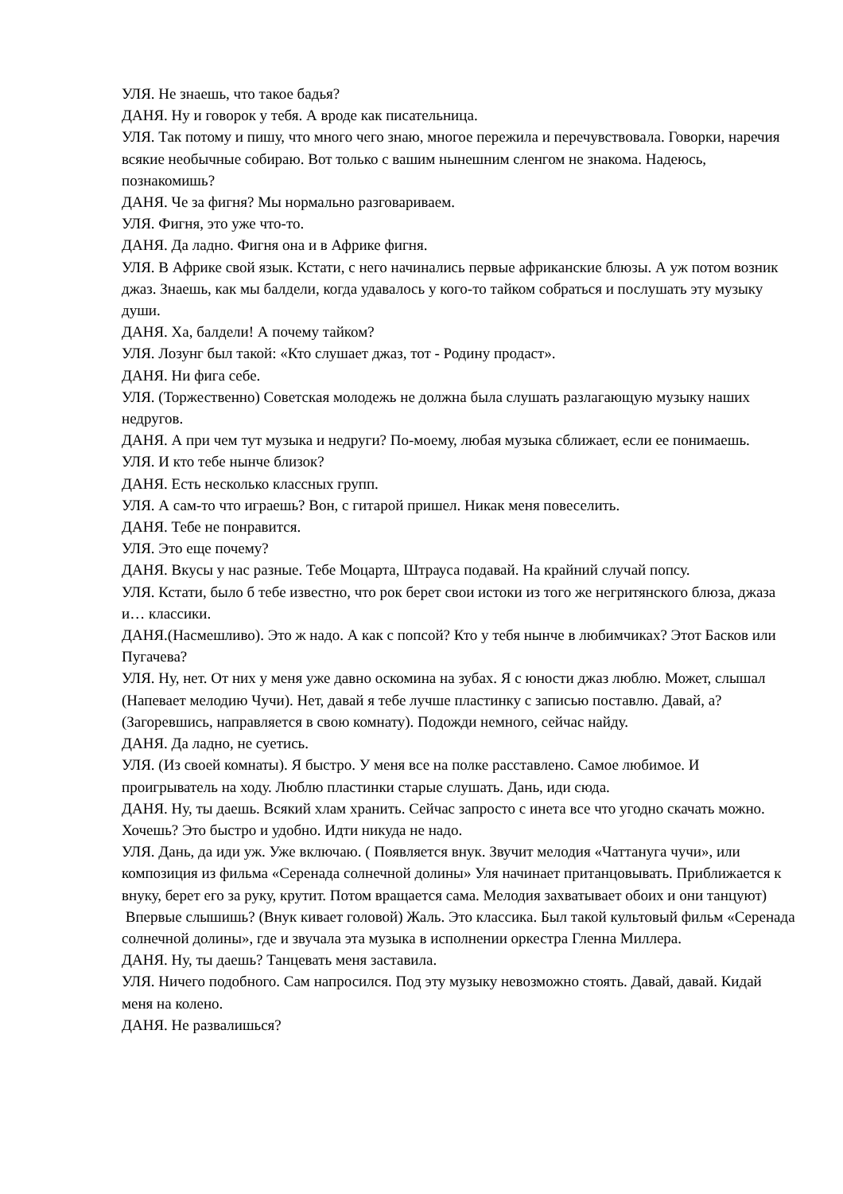УЛЯ. Не знаешь, что такое бадья?
ДАНЯ. Ну и говорок у тебя. А вроде как писательница.
УЛЯ. Так потому и пишу, что много чего знаю, многое пережила и перечувствовала. Говорки, наречия всякие необычные собираю. Вот только с вашим нынешним сленгом не знакома. Надеюсь, познакомишь?
ДАНЯ. Че за фигня? Мы нормально разговариваем.
УЛЯ. Фигня, это уже что-то.
ДАНЯ. Да ладно. Фигня она и в Африке фигня.
УЛЯ. В Африке свой язык. Кстати, с него начинались первые африканские блюзы. А уж потом возник джаз. Знаешь, как мы балдели, когда удавалось у кого-то тайком собраться и послушать эту музыку души.
ДАНЯ. Ха, балдели! А почему тайком?
УЛЯ. Лозунг был такой: «Кто слушает джаз, тот - Родину продаст».
ДАНЯ. Ни фига себе.
УЛЯ. (Торжественно) Советская молодежь не должна была слушать разлагающую музыку наших недругов.
ДАНЯ. А при чем тут музыка и недруги? По-моему, любая музыка сближает, если ее понимаешь.
УЛЯ. И кто тебе нынче близок?
ДАНЯ. Есть несколько классных групп.
УЛЯ. А сам-то что играешь? Вон, с гитарой пришел. Никак меня повеселить.
ДАНЯ. Тебе не понравится.
УЛЯ. Это еще почему?
ДАНЯ. Вкусы у нас разные. Тебе Моцарта, Штрауса подавай. На крайний случай попсу.
УЛЯ. Кстати, было б тебе известно, что рок берет свои истоки из того же негритянского блюза, джаза и… классики.
ДАНЯ.(Насмешливо). Это ж надо. А как с попсой? Кто у тебя нынче в любимчиках? Этот Басков или Пугачева?
УЛЯ. Ну, нет. От них у меня уже давно оскомина на зубах. Я с юности джаз люблю. Может, слышал (Напевает мелодию Чучи). Нет, давай я тебе лучше пластинку с записью поставлю. Давай, а? (Загоревшись, направляется в свою комнату). Подожди немного, сейчас найду.
ДАНЯ. Да ладно, не суетись.
УЛЯ. (Из своей комнаты). Я быстро. У меня все на полке расставлено. Самое любимое. И проигрыватель на ходу. Люблю пластинки старые слушать. Дань, иди сюда.
ДАНЯ. Ну, ты даешь. Всякий хлам хранить. Сейчас запросто с инета все что угодно скачать можно. Хочешь? Это быстро и удобно. Идти никуда не надо.
УЛЯ. Дань, да иди уж. Уже включаю. ( Появляется внук. Звучит мелодия «Чаттануга чучи», или композиция из фильма «Серенада солнечной долины» Уля начинает пританцовывать. Приближается к внуку, берет его за руку, крутит. Потом вращается сама. Мелодия захватывает обоих и они танцуют)
Впервые слышишь? (Внук кивает головой) Жаль. Это классика. Был такой культовый фильм «Серенада солнечной долины», где и звучала эта музыка в исполнении оркестра Гленна Миллера.
ДАНЯ. Ну, ты даешь? Танцевать меня заставила.
УЛЯ. Ничего подобного. Сам напросился. Под эту музыку невозможно стоять. Давай, давай. Кидай меня на колено.
ДАНЯ. Не развалишься?